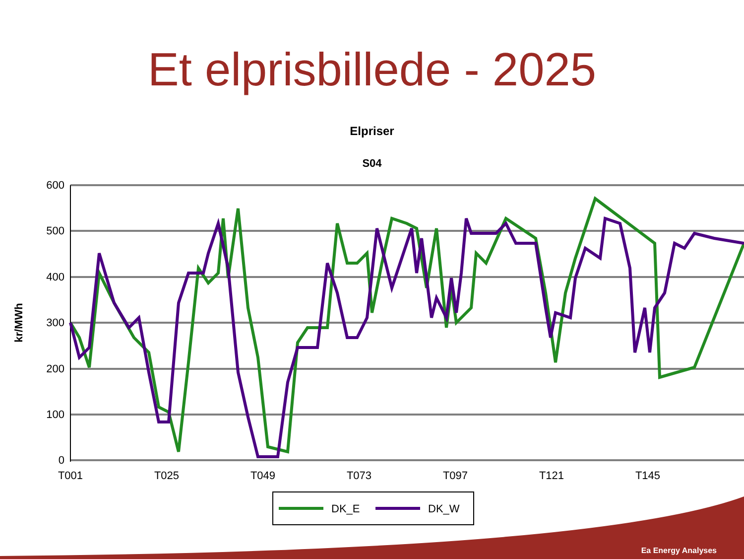Et elprisbillede - 2025
Elpriser
S04
600
500
400
300
200
100
0
T001
T025
T049
T073
T097
T121
T145
kr/MWh
DK_E
DK_W
Ea Energy Analyses